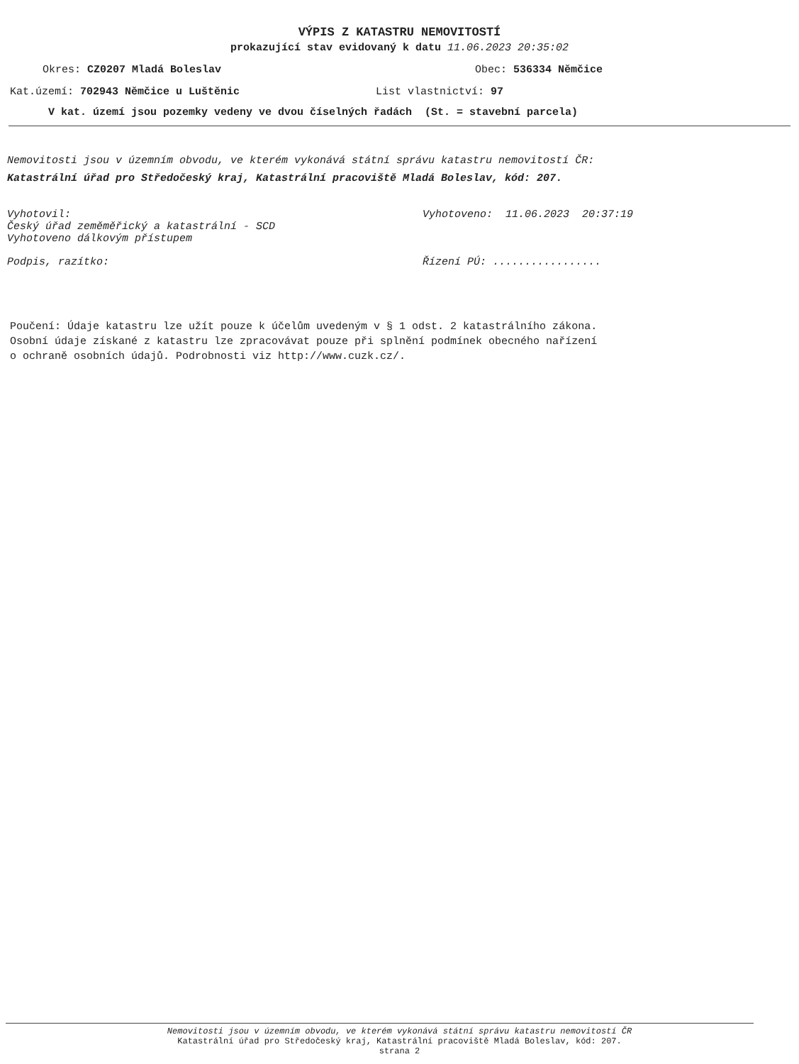VÝPIS Z KATASTRU NEMOVITOSTÍ
prokazující stav evidovaný k datu 11.06.2023 20:35:02
Okres: CZ0207 Mladá Boleslav Obec: 536334 Němčice
Kat.území: 702943 Němčice u Luštěnic List vlastnictví: 97
V kat. území jsou pozemky vedeny ve dvou číselných řadách (St. = stavební parcela)
Nemovitosti jsou v územním obvodu, ve kterém vykonává státní správu katastru nemovitostí ČR:
Katastrální úřad pro Středočeský kraj, Katastrální pracoviště Mladá Boleslav, kód: 207.
Vyhotovil:
Český úřad zeměměřický a katastrální - SCD
Vyhotoveno dálkovým přístupem
Vyhotoveno: 11.06.2023 20:37:19
Podpis, razítko: Řízení PÚ: .................
Poučení: Údaje katastru lze užít pouze k účelům uvedeným v § 1 odst. 2 katastrálního zákona.
Osobní údaje získané z katastru lze zpracovávat pouze při splnění podmínek obecného nařízení
o ochraně osobních údajů. Podrobnosti viz http://www.cuzk.cz/.
Nemovitosti jsou v územním obvodu, ve kterém vykonává státní správu katastru nemovitostí ČR
Katastrální úřad pro Středočeský kraj, Katastrální pracoviště Mladá Boleslav, kód: 207.
strana 2